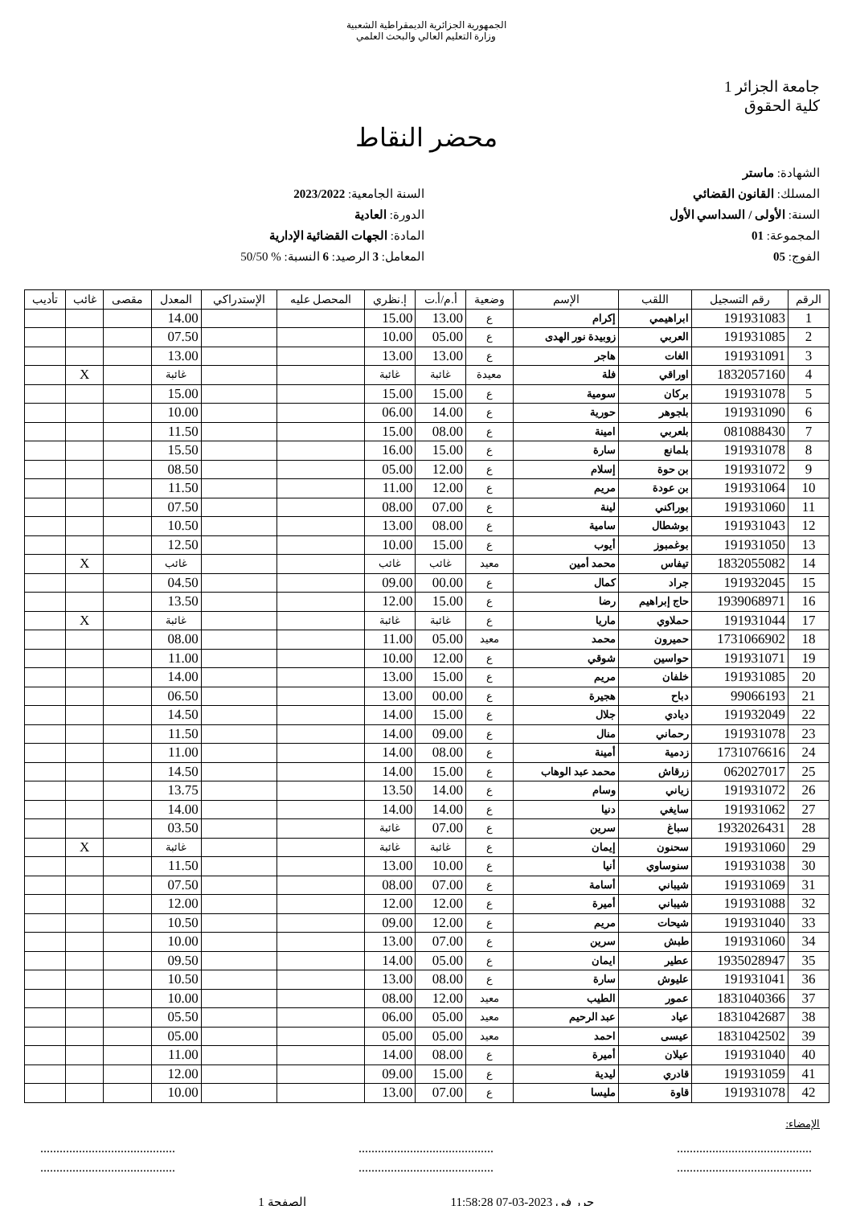الجمهورية الجزائرية الديمقراطية الشعبية
وزارة التعليم العالي والبحث العلمي
جامعة الجزائر 1
كلية الحقوق
محضر النقاط
الشهادة: ماستر
المسلك: القانون القضائي
السنة: الأولى / السداسي الأول
المجموعة: 01
الفوج: 05
السنة الجامعية: 2023/2022
الدورة: العادية
المادة: الجهات القضائية الإدارية
المعامل: 3 الرصيد: 6 النسبة: % 50/50
| الرقم | رقم التسجيل | اللقب | الإسم | وضعية | أ.م/أ.ت | إ.نظري | المحصل عليه | الإستدراكي | المعدل | مقصى | غائب | تأديب |
| --- | --- | --- | --- | --- | --- | --- | --- | --- | --- | --- | --- | --- |
| 1 | 191931083 | ابراهيمي | إكرام | ع | 13.00 | 15.00 | | | 14.00 | | | |
| 2 | 191931085 | العربي | زوبيدة نور الهدى | ع | 05.00 | 10.00 | | | 07.50 | | | |
| 3 | 191931091 | الغات | هاجر | ع | 13.00 | 13.00 | | | 13.00 | | | |
| 4 | 1832057160 | اوراقي | فلة | معيدة | غائبة | غائبة | | | غائبة | | X | |
| 5 | 191931078 | بركان | سومية | ع | 15.00 | 15.00 | | | 15.00 | | | |
| 6 | 191931090 | بلجوهر | حورية | ع | 14.00 | 06.00 | | | 10.00 | | | |
| 7 | 081088430 | بلعربي | امينة | ع | 08.00 | 15.00 | | | 11.50 | | | |
| 8 | 191931078 | بلمانع | سارة | ع | 15.00 | 16.00 | | | 15.50 | | | |
| 9 | 191931072 | بن حوة | إسلام | ع | 12.00 | 05.00 | | | 08.50 | | | |
| 10 | 191931064 | بن عودة | مريم | ع | 12.00 | 11.00 | | | 11.50 | | | |
| 11 | 191931060 | بوراكني | لينة | ع | 07.00 | 08.00 | | | 07.50 | | | |
| 12 | 191931043 | بوشطال | سامية | ع | 08.00 | 13.00 | | | 10.50 | | | |
| 13 | 191931050 | بوغمبوز | أيوب | ع | 15.00 | 10.00 | | | 12.50 | | | |
| 14 | 1832055082 | تيفاس | محمد أمين | معيد | غائب | غائب | | | غائب | | X | |
| 15 | 191932045 | جراد | كمال | ع | 00.00 | 09.00 | | | 04.50 | | | |
| 16 | 1939068971 | حاج إبراهيم | رضا | ع | 15.00 | 12.00 | | | 13.50 | | | |
| 17 | 191931044 | حملاوي | ماريا | ع | غائبة | غائبة | | | غائبة | | X | |
| 18 | 1731066902 | حميرون | محمد | معيد | 05.00 | 11.00 | | | 08.00 | | | |
| 19 | 191931071 | حواسين | شوقي | ع | 12.00 | 10.00 | | | 11.00 | | | |
| 20 | 191931085 | خلفان | مريم | ع | 15.00 | 13.00 | | | 14.00 | | | |
| 21 | 99066193 | دباح | هجيرة | ع | 00.00 | 13.00 | | | 06.50 | | | |
| 22 | 191932049 | ديادي | جلال | ع | 15.00 | 14.00 | | | 14.50 | | | |
| 23 | 191931078 | رحماني | منال | ع | 09.00 | 14.00 | | | 11.50 | | | |
| 24 | 1731076616 | زدمية | أمينة | ع | 08.00 | 14.00 | | | 11.00 | | | |
| 25 | 062027017 | زرقاش | محمد عبد الوهاب | ع | 15.00 | 14.00 | | | 14.50 | | | |
| 26 | 191931072 | زياني | وسام | ع | 14.00 | 13.50 | | | 13.75 | | | |
| 27 | 191931062 | سايغي | دنيا | ع | 14.00 | 14.00 | | | 14.00 | | | |
| 28 | 1932026431 | سباغ | سرين | ع | 07.00 | غائبة | | | 03.50 | | | |
| 29 | 191931060 | سحنون | إيمان | ع | غائبة | غائبة | | | غائبة | | X | |
| 30 | 191931038 | سنوساوي | أنيا | ع | 10.00 | 13.00 | | | 11.50 | | | |
| 31 | 191931069 | شيباني | أسامة | ع | 07.00 | 08.00 | | | 07.50 | | | |
| 32 | 191931088 | شيباني | أميرة | ع | 12.00 | 12.00 | | | 12.00 | | | |
| 33 | 191931040 | شيحات | مريم | ع | 12.00 | 09.00 | | | 10.50 | | | |
| 34 | 191931060 | طبش | سرين | ع | 07.00 | 13.00 | | | 10.00 | | | |
| 35 | 1935028947 | عطير | ايمان | ع | 05.00 | 14.00 | | | 09.50 | | | |
| 36 | 191931041 | عليوش | سارة | ع | 08.00 | 13.00 | | | 10.50 | | | |
| 37 | 1831040366 | عمور | الطيب | معيد | 12.00 | 08.00 | | | 10.00 | | | |
| 38 | 1831042687 | عياد | عبد الرحيم | معيد | 05.00 | 06.00 | | | 05.50 | | | |
| 39 | 1831042502 | عيسى | احمد | معيد | 05.00 | 05.00 | | | 05.00 | | | |
| 40 | 191931040 | عيلان | أميرة | ع | 08.00 | 14.00 | | | 11.00 | | | |
| 41 | 191931059 | قادري | ليدية | ع | 15.00 | 09.00 | | | 12.00 | | | |
| 42 | 191931078 | قاوة | مليسا | ع | 07.00 | 13.00 | | | 10.00 | | | |
الإمضاء:
..........................................
....................................................................................
....................................................................................
..........................................
حرر في 2023-03-07 11:58:28 الصفحة 1